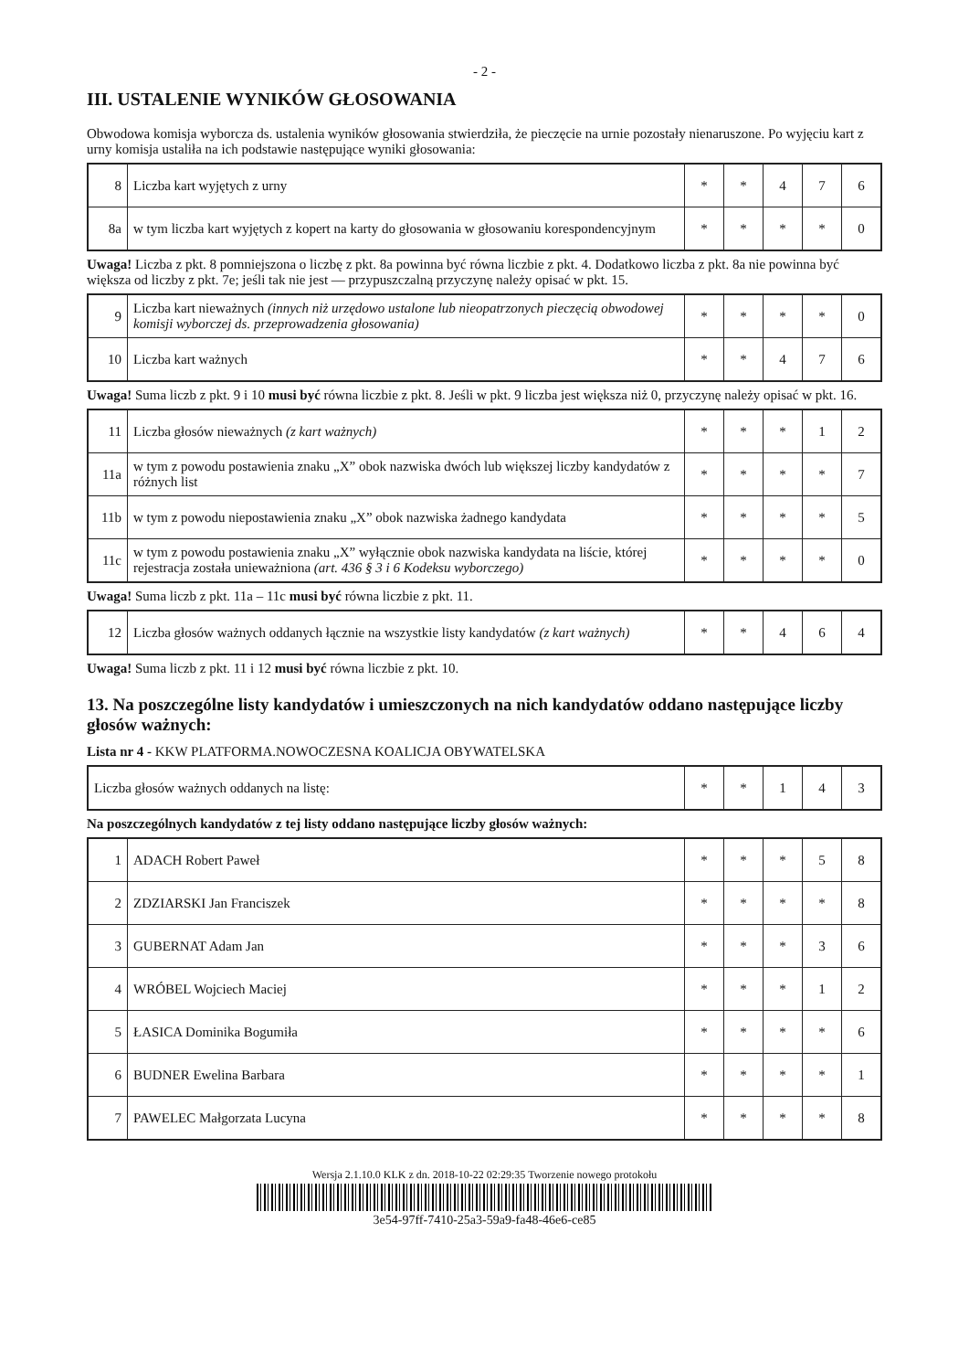- 2 -
III. USTALENIE WYNIKÓW GŁOSOWANIA
Obwodowa komisja wyborcza ds. ustalenia wyników głosowania stwierdziła, że pieczęcie na urnie pozostały nienaruszone. Po wyjęciu kart z urny komisja ustaliła na ich podstawie następujące wyniki głosowania:
| 8 | Liczba kart wyjętych z urny | * | * | 4 | 7 | 6 |
| 8a | w tym liczba kart wyjętych z kopert na karty do głosowania w głosowaniu korespondencyjnym | * | * | * | * | 0 |
Uwaga! Liczba z pkt. 8 pomniejszona o liczbę z pkt. 8a powinna być równa liczbie z pkt. 4. Dodatkowo liczba z pkt. 8a nie powinna być większa od liczby z pkt. 7e; jeśli tak nie jest — przypuszczalną przyczynę należy opisać w pkt. 15.
| 9 | Liczba kart nieważnych (innych niż urzędowo ustalone lub nieopatrzonych pieczęcią obwodowej komisji wyborczej ds. przeprowadzenia głosowania) | * | * | * | * | 0 |
| 10 | Liczba kart ważnych | * | * | 4 | 7 | 6 |
Uwaga! Suma liczb z pkt. 9 i 10 musi być równa liczbie z pkt. 8. Jeśli w pkt. 9 liczba jest większa niż 0, przyczynę należy opisać w pkt. 16.
| 11 | Liczba głosów nieważnych (z kart ważnych) | * | * | * | 1 | 2 |
| 11a | w tym z powodu postawienia znaku „X” obok nazwiska dwóch lub większej liczby kandydatów z różnych list | * | * | * | * | 7 |
| 11b | w tym z powodu niepostawienia znaku „X” obok nazwiska żadnego kandydata | * | * | * | * | 5 |
| 11c | w tym z powodu postawienia znaku „X” wyłącznie obok nazwiska kandydata na liście, której rejestracja została unieważniona (art. 436 § 3 i 6 Kodeksu wyborczego) | * | * | * | * | 0 |
Uwaga! Suma liczb z pkt. 11a – 11c musi być równa liczbie z pkt. 11.
| 12 | Liczba głosów ważnych oddanych łącznie na wszystkie listy kandydatów (z kart ważnych) | * | * | 4 | 6 | 4 |
Uwaga! Suma liczb z pkt. 11 i 12 musi być równa liczbie z pkt. 10.
13. Na poszczególne listy kandydatów i umieszczonych na nich kandydatów oddano następujące liczby głosów ważnych:
Lista nr 4 - KKW PLATFORMA.NOWOCZESNA KOALICJA OBYWATELSKA
| Liczba głosów ważnych oddanych na listę: | * | * | 1 | 4 | 3 |
Na poszczególnych kandydatów z tej listy oddano następujące liczby głosów ważnych:
| 1 | ADACH Robert Paweł | * | * | * | 5 | 8 |
| 2 | ZDZIARSKI Jan Franciszek | * | * | * | * | 8 |
| 3 | GUBERNAT Adam Jan | * | * | * | 3 | 6 |
| 4 | WRÓBEL Wojciech Maciej | * | * | * | 1 | 2 |
| 5 | ŁASICA Dominika Bogumiła | * | * | * | * | 6 |
| 6 | BUDNER Ewelina Barbara | * | * | * | * | 1 |
| 7 | PAWELEC Małgorzata Lucyna | * | * | * | * | 8 |
Wersja 2.1.10.0 KLK z dn. 2018-10-22 02:29:35 Tworzenie nowego protokołu
3e54-97ff-7410-25a3-59a9-fa48-46e6-ce85